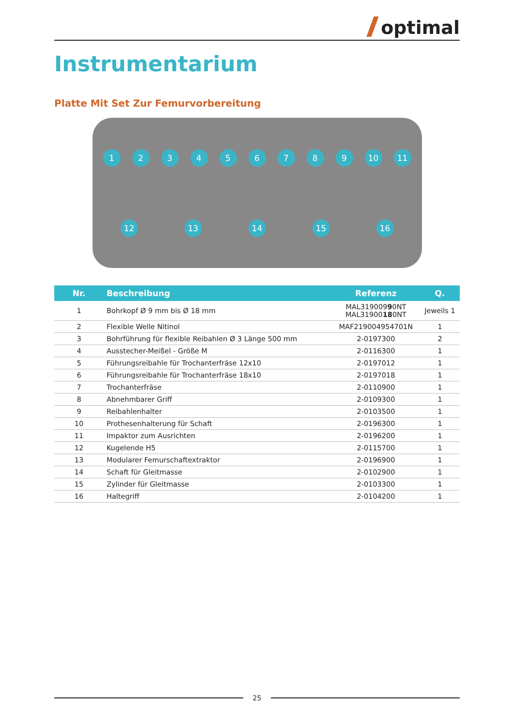optimal
Instrumentarium
Platte Mit Set Zur Femurvorbereitung
123456789 10 11 12 13 14 15 16
| Nr. | Beschreibung | Referenz | Q. |
| --- | --- | --- | --- |
| 1 | Bohrkopf Ø 9 mm bis Ø 18 mm | MAL319009 9 0NT MAL31900 18 0NT | Jeweils 1 |
| 2 | Flexible Welle Nitinol | MAF219004954701N | 1 |
| 3 | Bohrführung für flexible Reibahlen Ø 3 Länge 500 mm | 2-0197300 | 2 |
| 4 | Ausstecher-Meißel - Größe M | 2-0116300 | 1 |
| 5 | Führungsreibahle für Trochanterfräse 12x10 | 2-0197012 | 1 |
| 6 | Führungsreibahle für Trochanterfräse 18x10 | 2-0197018 | 1 |
| 7 | Trochanterfräse | 2-0110900 | 1 |
| 8 | Abnehmbarer Griff | 2-0109300 | 1 |
| 9 | Reibahlenhalter | 2-0103500 | 1 |
| 10 | Prothesenhalterung für Schaft | 2-0196300 | 1 |
| 11 | Impaktor zum Ausrichten | 2-0196200 | 1 |
| 12 | Kugelende H5 | 2-0115700 | 1 |
| 13 | Modularer Femurschaftextraktor | 2-0196900 | 1 |
| 14 | Schaft für Gleitmasse | 2-0102900 | 1 |
| 15 | Zylinder für Gleitmasse | 2-0103300 | 1 |
| 16 | Haltegriff | 2-0104200 | 1 |
25